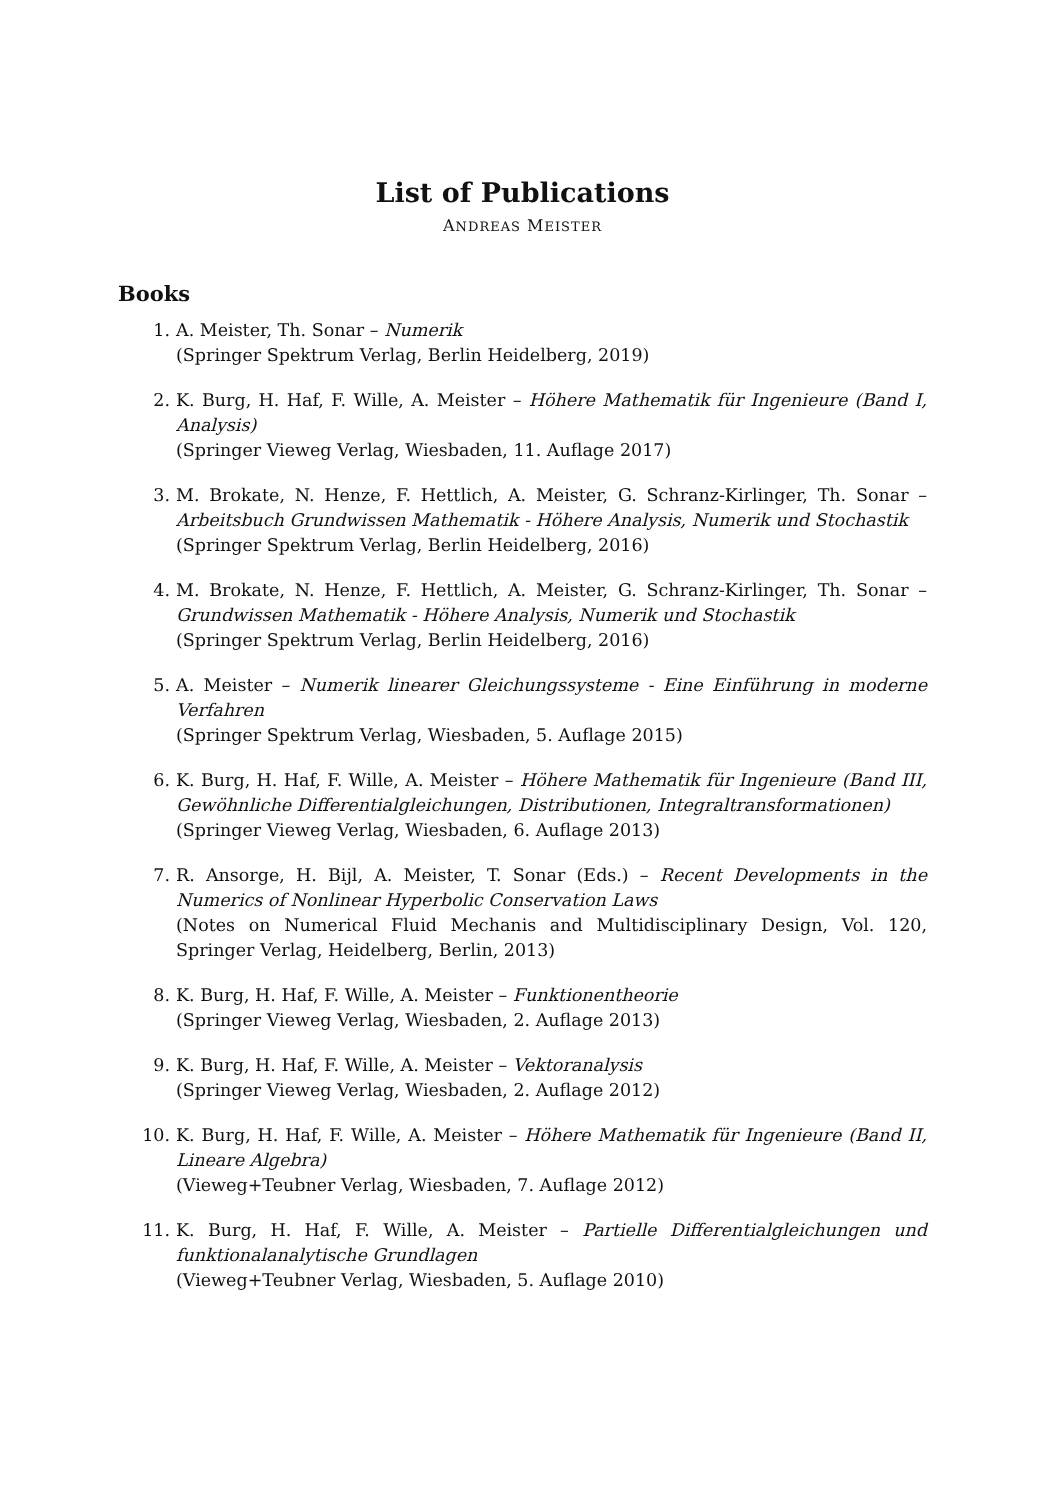List of Publications
ANDREAS MEISTER
Books
1. A. Meister, Th. Sonar – Numerik
(Springer Spektrum Verlag, Berlin Heidelberg, 2019)
2. K. Burg, H. Haf, F. Wille, A. Meister – Höhere Mathematik für Ingenieure (Band I, Analysis)
(Springer Vieweg Verlag, Wiesbaden, 11. Auflage 2017)
3. M. Brokate, N. Henze, F. Hettlich, A. Meister, G. Schranz-Kirlinger, Th. Sonar – Arbeitsbuch Grundwissen Mathematik - Höhere Analysis, Numerik und Stochastik
(Springer Spektrum Verlag, Berlin Heidelberg, 2016)
4. M. Brokate, N. Henze, F. Hettlich, A. Meister, G. Schranz-Kirlinger, Th. Sonar – Grundwissen Mathematik - Höhere Analysis, Numerik und Stochastik
(Springer Spektrum Verlag, Berlin Heidelberg, 2016)
5. A. Meister – Numerik linearer Gleichungssysteme - Eine Einführung in moderne Verfahren
(Springer Spektrum Verlag, Wiesbaden, 5. Auflage 2015)
6. K. Burg, H. Haf, F. Wille, A. Meister – Höhere Mathematik für Ingenieure (Band III, Gewöhnliche Differentialgleichungen, Distributionen, Integraltransformationen)
(Springer Vieweg Verlag, Wiesbaden, 6. Auflage 2013)
7. R. Ansorge, H. Bijl, A. Meister, T. Sonar (Eds.) – Recent Developments in the Numerics of Nonlinear Hyperbolic Conservation Laws
(Notes on Numerical Fluid Mechanis and Multidisciplinary Design, Vol. 120, Springer Verlag, Heidelberg, Berlin, 2013)
8. K. Burg, H. Haf, F. Wille, A. Meister – Funktionentheorie
(Springer Vieweg Verlag, Wiesbaden, 2. Auflage 2013)
9. K. Burg, H. Haf, F. Wille, A. Meister – Vektoranalysis
(Springer Vieweg Verlag, Wiesbaden, 2. Auflage 2012)
10. K. Burg, H. Haf, F. Wille, A. Meister – Höhere Mathematik für Ingenieure (Band II, Lineare Algebra)
(Vieweg+Teubner Verlag, Wiesbaden, 7. Auflage 2012)
11. K. Burg, H. Haf, F. Wille, A. Meister – Partielle Differentialgleichungen und funktionalanalytische Grundlagen
(Vieweg+Teubner Verlag, Wiesbaden, 5. Auflage 2010)